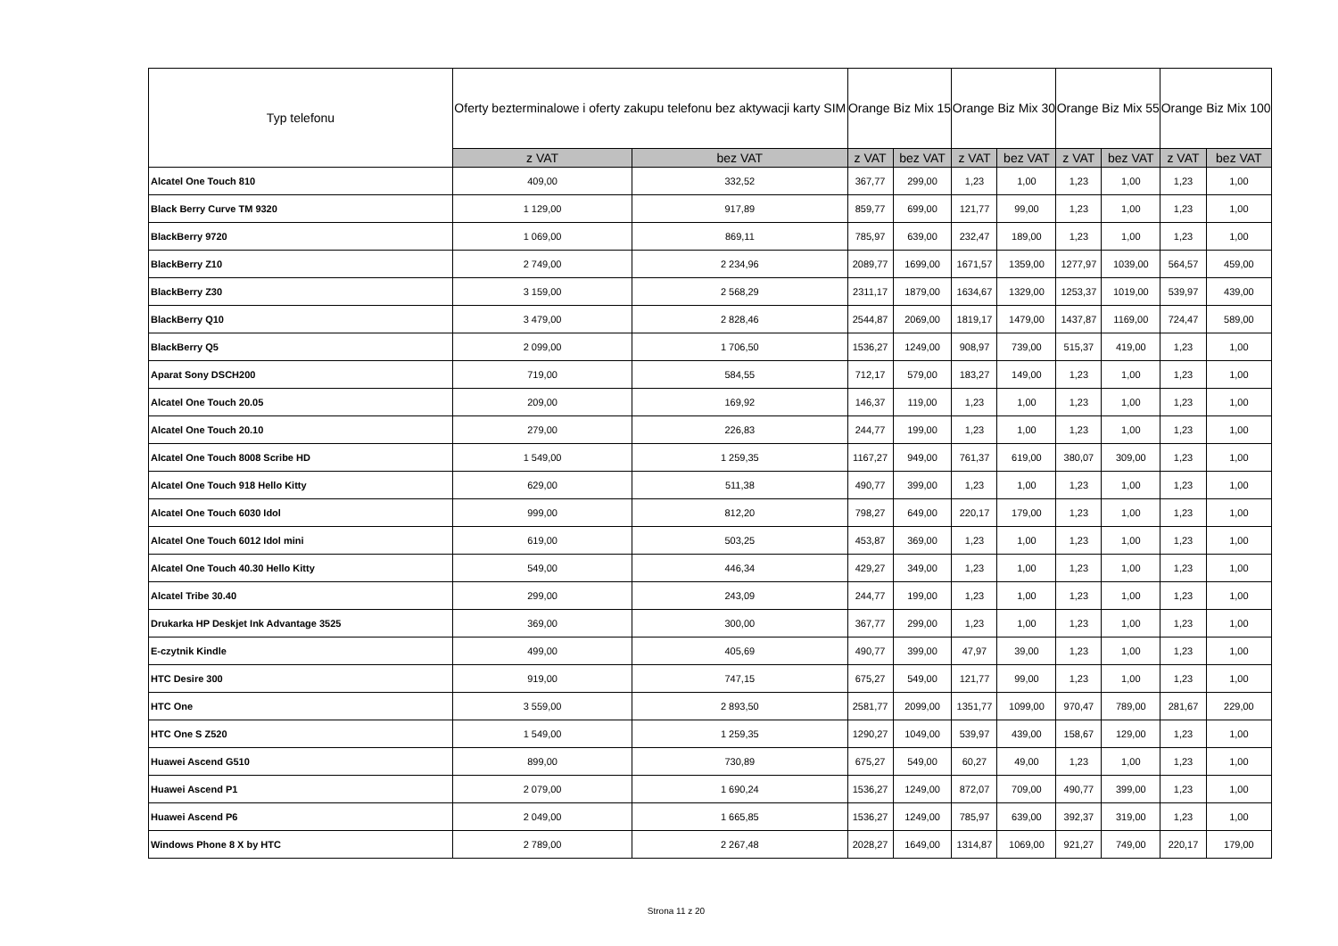| Typ telefonu | Oferty bezterminalowe i oferty zakupu telefonu bez aktywacji karty SIM | | Orange Biz Mix 15 | | Orange Biz Mix 30 | | Orange Biz Mix 55 | | Orange Biz Mix 100 | |
| --- | --- | --- | --- | --- | --- | --- | --- | --- | --- | --- |
| | z VAT | bez VAT | z VAT | bez VAT | z VAT | bez VAT | z VAT | bez VAT | z VAT | bez VAT |
| Alcatel One Touch 810 | 409,00 | 332,52 | 367,77 | 299,00 | 1,23 | 1,00 | 1,23 | 1,00 | 1,23 | 1,00 |
| Black Berry Curve TM 9320 | 1 129,00 | 917,89 | 859,77 | 699,00 | 121,77 | 99,00 | 1,23 | 1,00 | 1,23 | 1,00 |
| BlackBerry 9720 | 1 069,00 | 869,11 | 785,97 | 639,00 | 232,47 | 189,00 | 1,23 | 1,00 | 1,23 | 1,00 |
| BlackBerry Z10 | 2 749,00 | 2 234,96 | 2089,77 | 1699,00 | 1671,57 | 1359,00 | 1277,97 | 1039,00 | 564,57 | 459,00 |
| BlackBerry Z30 | 3 159,00 | 2 568,29 | 2311,17 | 1879,00 | 1634,67 | 1329,00 | 1253,37 | 1019,00 | 539,97 | 439,00 |
| BlackBerry Q10 | 3 479,00 | 2 828,46 | 2544,87 | 2069,00 | 1819,17 | 1479,00 | 1437,87 | 1169,00 | 724,47 | 589,00 |
| BlackBerry Q5 | 2 099,00 | 1 706,50 | 1536,27 | 1249,00 | 908,97 | 739,00 | 515,37 | 419,00 | 1,23 | 1,00 |
| Aparat Sony DSCH200 | 719,00 | 584,55 | 712,17 | 579,00 | 183,27 | 149,00 | 1,23 | 1,00 | 1,23 | 1,00 |
| Alcatel One Touch 20.05 | 209,00 | 169,92 | 146,37 | 119,00 | 1,23 | 1,00 | 1,23 | 1,00 | 1,23 | 1,00 |
| Alcatel One Touch 20.10 | 279,00 | 226,83 | 244,77 | 199,00 | 1,23 | 1,00 | 1,23 | 1,00 | 1,23 | 1,00 |
| Alcatel One Touch 8008 Scribe HD | 1 549,00 | 1 259,35 | 1167,27 | 949,00 | 761,37 | 619,00 | 380,07 | 309,00 | 1,23 | 1,00 |
| Alcatel One Touch 918 Hello Kitty | 629,00 | 511,38 | 490,77 | 399,00 | 1,23 | 1,00 | 1,23 | 1,00 | 1,23 | 1,00 |
| Alcatel One Touch 6030 Idol | 999,00 | 812,20 | 798,27 | 649,00 | 220,17 | 179,00 | 1,23 | 1,00 | 1,23 | 1,00 |
| Alcatel One Touch 6012 Idol mini | 619,00 | 503,25 | 453,87 | 369,00 | 1,23 | 1,00 | 1,23 | 1,00 | 1,23 | 1,00 |
| Alcatel One Touch 40.30 Hello Kitty | 549,00 | 446,34 | 429,27 | 349,00 | 1,23 | 1,00 | 1,23 | 1,00 | 1,23 | 1,00 |
| Alcatel Tribe 30.40 | 299,00 | 243,09 | 244,77 | 199,00 | 1,23 | 1,00 | 1,23 | 1,00 | 1,23 | 1,00 |
| Drukarka HP Deskjet Ink Advantage 3525 | 369,00 | 300,00 | 367,77 | 299,00 | 1,23 | 1,00 | 1,23 | 1,00 | 1,23 | 1,00 |
| E-czytnik Kindle | 499,00 | 405,69 | 490,77 | 399,00 | 47,97 | 39,00 | 1,23 | 1,00 | 1,23 | 1,00 |
| HTC Desire 300 | 919,00 | 747,15 | 675,27 | 549,00 | 121,77 | 99,00 | 1,23 | 1,00 | 1,23 | 1,00 |
| HTC One | 3 559,00 | 2 893,50 | 2581,77 | 2099,00 | 1351,77 | 1099,00 | 970,47 | 789,00 | 281,67 | 229,00 |
| HTC One S Z520 | 1 549,00 | 1 259,35 | 1290,27 | 1049,00 | 539,97 | 439,00 | 158,67 | 129,00 | 1,23 | 1,00 |
| Huawei Ascend G510 | 899,00 | 730,89 | 675,27 | 549,00 | 60,27 | 49,00 | 1,23 | 1,00 | 1,23 | 1,00 |
| Huawei Ascend P1 | 2 079,00 | 1 690,24 | 1536,27 | 1249,00 | 872,07 | 709,00 | 490,77 | 399,00 | 1,23 | 1,00 |
| Huawei Ascend P6 | 2 049,00 | 1 665,85 | 1536,27 | 1249,00 | 785,97 | 639,00 | 392,37 | 319,00 | 1,23 | 1,00 |
| Windows Phone 8 X by HTC | 2 789,00 | 2 267,48 | 2028,27 | 1649,00 | 1314,87 | 1069,00 | 921,27 | 749,00 | 220,17 | 179,00 |
Strona 11 z 20